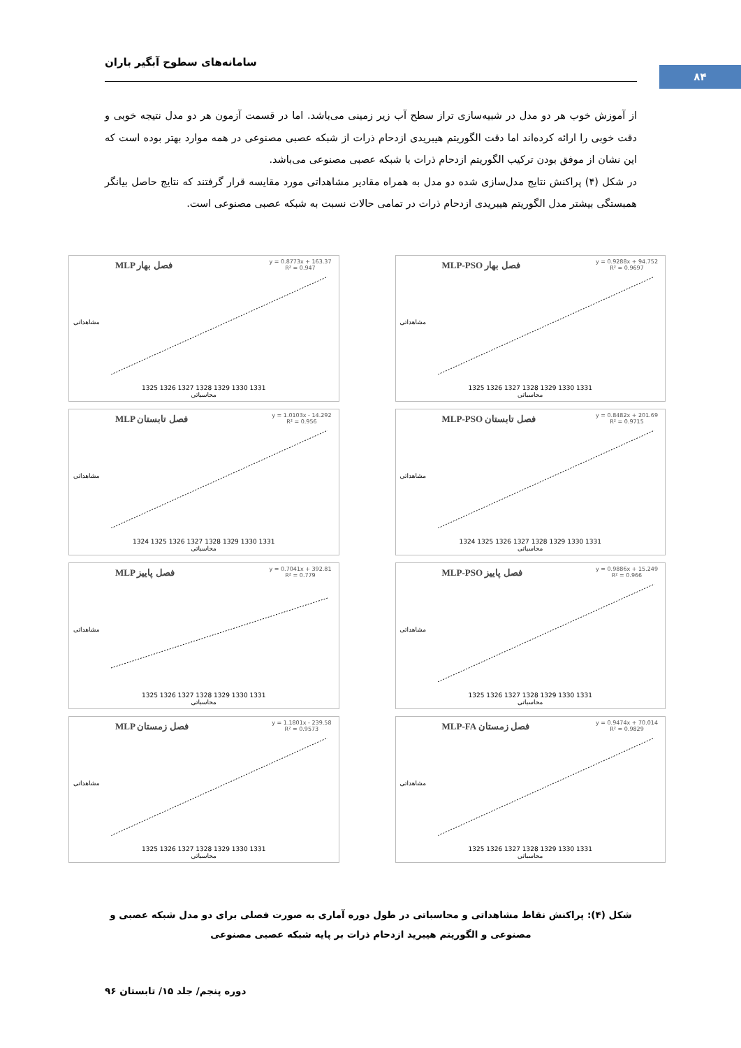سامانه‌های سطوح آبگیر باران
۸۴
از آموزش خوب هر دو مدل در شبیه‌سازی تراز سطح آب زیر زمینی می‌باشد. اما در قسمت آزمون هر دو مدل نتیجه خوبی و دقت خوبی را ارائه کرده‌اند اما دقت الگوریتم هیبریدی ازدحام ذرات از شبکه عصبی مصنوعی در همه موارد بهتر بوده است که این نشان از موفق بودن ترکیب الگوریتم ازدحام ذرات با شبکه عصبی مصنوعی می‌باشد.
در شکل (۴) پراکنش نتایج مدل‌سازی شده دو مدل به همراه مقادیر مشاهداتی مورد مقایسه قرار گرفتند که نتایج حاصل بیانگر همبستگی بیشتر مدل الگوریتم هیبریدی ازدحام ذرات در تمامی حالات نسبت به شبکه عصبی مصنوعی است.
MLP-PSO فصل بهار
y = 0.9288x + 94.752
R² = 0.9697
مشاهداتی
1325 1326 1327 1328 1329 1330 1331
محاسباتی
MLP فصل بهار
y = 0.8773x + 163.37
R² = 0.947
مشاهداتی
1325 1326 1327 1328 1329 1330 1331
محاسباتی
MLP-PSO فصل تابستان
y = 0.8482x + 201.69
R² = 0.9715
مشاهداتی
1324 1325 1326 1327 1328 1329 1330 1331
محاسباتی
MLP فصل تابستان
y = 1.0103x - 14.292
R² = 0.956
مشاهداتی
1324 1325 1326 1327 1328 1329 1330 1331
محاسباتی
MLP-PSO فصل پاییز
y = 0.9886x + 15.249
R² = 0.966
مشاهداتی
1325 1326 1327 1328 1329 1330 1331
محاسباتی
MLP فصل پاییز
y = 0.7041x + 392.81
R² = 0.779
مشاهداتی
1325 1326 1327 1328 1329 1330 1331
محاسباتی
MLP-FA فصل زمستان
y = 0.9474x + 70.014
R² = 0.9829
مشاهداتی
1325 1326 1327 1328 1329 1330 1331
محاسباتی
MLP فصل زمستان
y = 1.1801x - 239.58
R² = 0.9573
مشاهداتی
1325 1326 1327 1328 1329 1330 1331
محاسباتی
شکل (۴): پراکنش نقاط مشاهداتی و محاسباتی در طول دوره آماری به صورت فصلی برای دو مدل شبکه عصبی و مصنوعی و الگوریتم هیبرید ازدحام ذرات بر پایه شبکه عصبی مصنوعی
دوره پنجم/ جلد ۱۵/ تابستان ۹۶